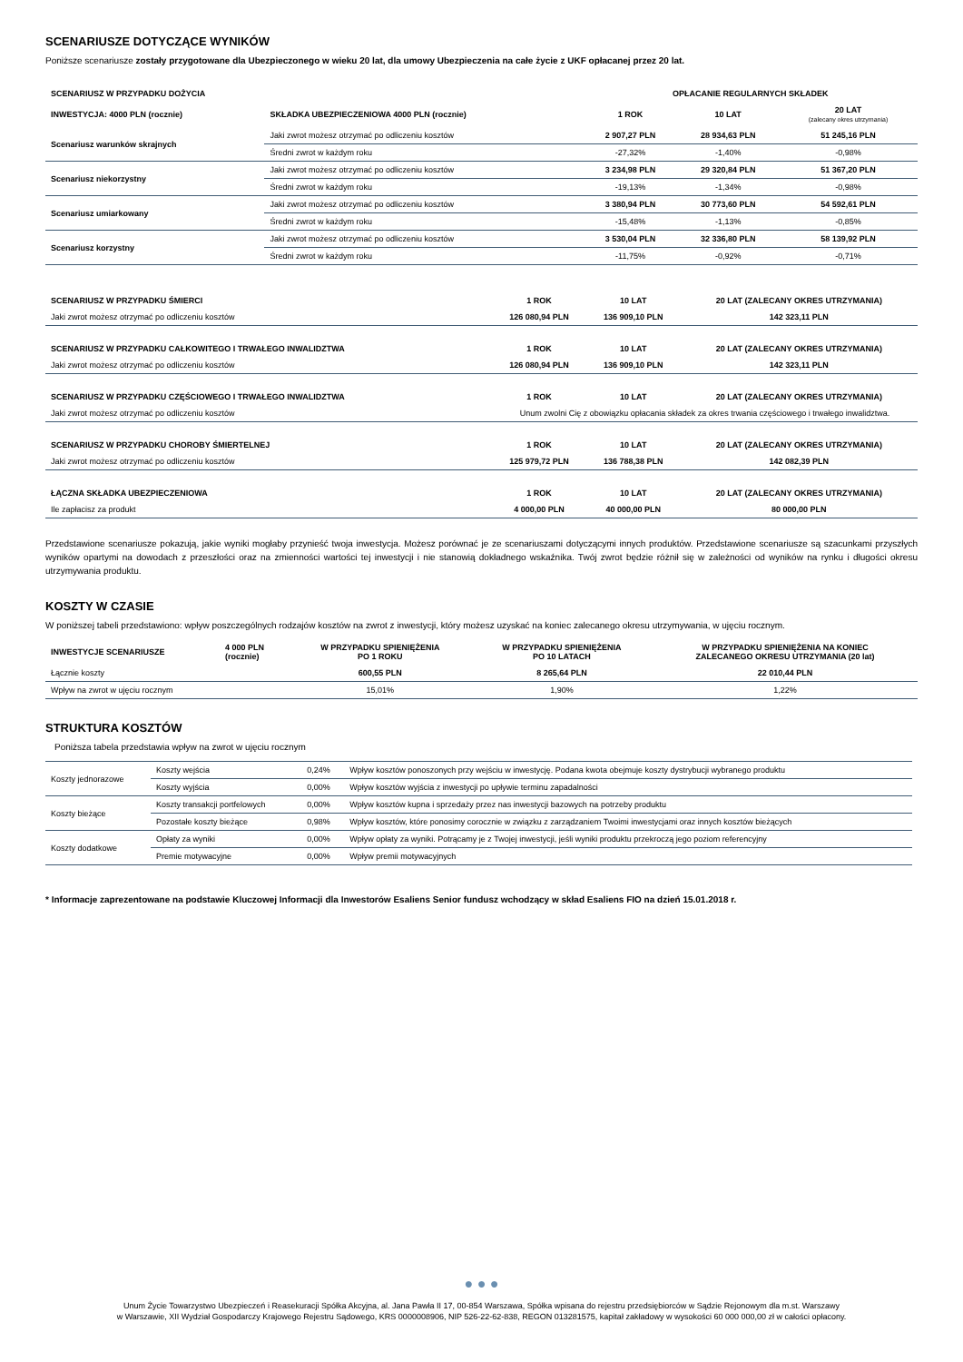SCENARIUSZE DOTYCZĄCE WYNIKÓW
Poniższe scenariusze zostały przygotowane dla Ubezpieczonego w wieku 20 lat, dla umowy Ubezpieczenia na całe życie z UKF opłacanej przez 20 lat.
| SCENARIUSZ W PRZYPADKU DOŻYCIA | | OPŁACANIE REGULARNYCH SKŁADEK | | |
| --- | --- | --- | --- | --- |
| INWESTYCJA: 4000 PLN (rocznie) | SKŁADKA UBEZPIECZENIOWA 4000 PLN (rocznie) | 1 ROK | 10 LAT | 20 LAT (zalecany okres utrzymania) |
| Scenariusz warunków skrajnych | Jaki zwrot możesz otrzymać po odliczeniu kosztów | 2 907,27 PLN | 28 934,63 PLN | 51 245,16 PLN |
| | Średni zwrot w każdym roku | -27,32% | -1,40% | -0,98% |
| Scenariusz niekorzystny | Jaki zwrot możesz otrzymać po odliczeniu kosztów | 3 234,98 PLN | 29 320,84 PLN | 51 367,20 PLN |
| | Średni zwrot w każdym roku | -19,13% | -1,34% | -0,98% |
| Scenariusz umiarkowany | Jaki zwrot możesz otrzymać po odliczeniu kosztów | 3 380,94 PLN | 30 773,60 PLN | 54 592,61 PLN |
| | Średni zwrot w każdym roku | -15,48% | -1,13% | -0,85% |
| Scenariusz korzystny | Jaki zwrot możesz otrzymać po odliczeniu kosztów | 3 530,04 PLN | 32 336,80 PLN | 58 139,92 PLN |
| | Średni zwrot w każdym roku | -11,75% | -0,92% | -0,71% |
| SCENARIUSZ W PRZYPADKU ŚMIERCI | 1 ROK | 10 LAT | 20 LAT (ZALECANY OKRES UTRZYMANIA) |
| --- | --- | --- | --- |
| Jaki zwrot możesz otrzymać po odliczeniu kosztów | 126 080,94 PLN | 136 909,10 PLN | 142 323,11 PLN |
| SCENARIUSZ W PRZYPADKU CAŁKOWITEGO I TRWAŁEGO INWALIDZTWA | 1 ROK | 10 LAT | 20 LAT (ZALECANY OKRES UTRZYMANIA) |
| Jaki zwrot możesz otrzymać po odliczeniu kosztów | 126 080,94 PLN | 136 909,10 PLN | 142 323,11 PLN |
| SCENARIUSZ W PRZYPADKU CZĘŚCIOWEGO I TRWAŁEGO INWALIDZTWA | 1 ROK | 10 LAT | 20 LAT (ZALECANY OKRES UTRZYMANIA) |
| Jaki zwrot możesz otrzymać po odliczeniu kosztów | Unum zwolni Cię z obowiązku opłacania składek za okres trwania częściowego i trwałego inwalidztwa. | | |
| SCENARIUSZ W PRZYPADKU CHOROBY ŚMIERTELNEJ | 1 ROK | 10 LAT | 20 LAT (ZALECANY OKRES UTRZYMANIA) |
| Jaki zwrot możesz otrzymać po odliczeniu kosztów | 125 979,72 PLN | 136 788,38 PLN | 142 082,39 PLN |
| ŁĄCZNA SKŁADKA UBEZPIECZENIOWA | 1 ROK | 10 LAT | 20 LAT (ZALECANY OKRES UTRZYMANIA) |
| Ile zapłacisz za produkt | 4 000,00 PLN | 40 000,00 PLN | 80 000,00 PLN |
Przedstawione scenariusze pokazują, jakie wyniki mogłaby przynieść twoja inwestycja. Możesz porównać je ze scenariuszami dotyczącymi innych produktów. Przedstawione scenariusze są szacunkami przyszłych wyników opartymi na dowodach z przeszłości oraz na zmienności wartości tej inwestycji i nie stanowią dokładnego wskaźnika. Twój zwrot będzie różnił się w zależności od wyników na rynku i długości okresu utrzymywania produktu.
KOSZTY W CZASIE
W poniższej tabeli przedstawiono: wpływ poszczególnych rodzajów kosztów na zwrot z inwestycji, który możesz uzyskać na koniec zalecanego okresu utrzymywania, w ujęciu rocznym.
| INWESTYCJE SCENARIUSZE | 4 000 PLN (rocznie) | W PRZYPADKU SPIENIĘŻENIA PO 1 ROKU | W PRZYPADKU SPIENIĘŻENIA PO 10 LATACH | W PRZYPADKU SPIENIĘŻENIA NA KONIEC ZALECANEGO OKRESU UTRZYMANIA (20 lat) |
| --- | --- | --- | --- | --- |
| Łącznie koszty | | 600,55 PLN | 8 265,64 PLN | 22 010,44 PLN |
| Wpływ na zwrot w ujęciu rocznym | | 15,01% | 1,90% | 1,22% |
STRUKTURA KOSZTÓW
Poniższa tabela przedstawia wpływ na zwrot w ujęciu rocznym
| Koszty jednorazowe | Koszty wejścia | 0,24% | Wpływ kosztów ponoszonych przy wejściu w inwestycję. Podana kwota obejmuje koszty dystrybucji wybranego produktu |
| | Koszty wyjścia | 0,00% | Wpływ kosztów wyjścia z inwestycji po upływie terminu zapadalności |
| Koszty bieżące | Koszty transakcji portfelowych | 0,00% | Wpływ kosztów kupna i sprzedaży przez nas inwestycji bazowych na potrzeby produktu |
| | Pozostałe koszty bieżące | 0,98% | Wpływ kosztów, które ponosimy corocznie w związku z zarządzaniem Twoimi inwestycjami oraz innych kosztów bieżących |
| Koszty dodatkowe | Opłaty za wyniki | 0,00% | Wpływ opłaty za wyniki. Potrącamy je z Twojej inwestycji, jeśli wyniki produktu przekroczą jego poziom referencyjny |
| | Premie motywacyjne | 0,00% | Wpływ premii motywacyjnych |
* Informacje zaprezentowane na podstawie Kluczowej Informacji dla Inwestorów Esaliens Senior fundusz wchodzący w skład Esaliens FIO na dzień 15.01.2018 r.
● ● ●
Unum Życie Towarzystwo Ubezpieczeń i Reasekuracji Spółka Akcyjna, al. Jana Pawła II 17, 00-854 Warszawa, Spółka wpisana do rejestru przedsiębiorców w Sądzie Rejonowym dla m.st. Warszawy
w Warszawie, XII Wydział Gospodarczy Krajowego Rejestru Sądowego, KRS 0000008906, NIP 526-22-62-838, REGON 013281575, kapitał zakładowy w wysokości 60 000 000,00 zł w całości opłacony.